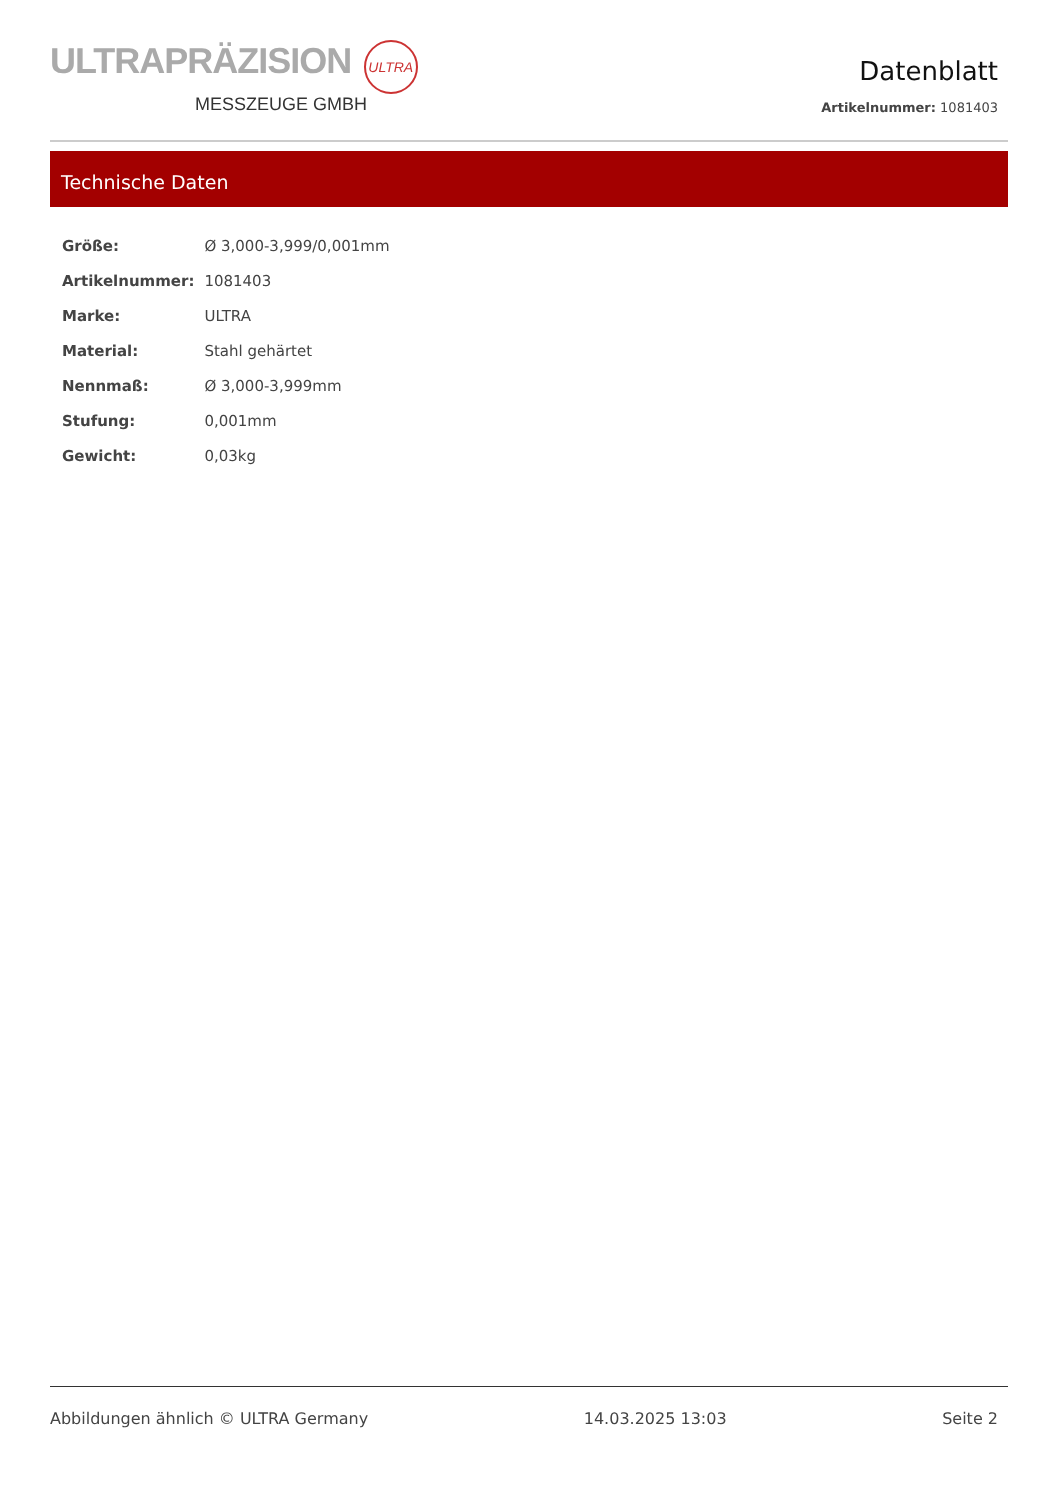ULTRAPRÄZISION ULTRA
MESSZEUGE GMBH
Datenblatt
Artikelnummer: 1081403
Technische Daten
| Größe: | Ø 3,000-3,999/0,001mm |
| Artikelnummer: | 1081403 |
| Marke: | ULTRA |
| Material: | Stahl gehärtet |
| Nennmaß: | Ø 3,000-3,999mm |
| Stufung: | 0,001mm |
| Gewicht: | 0,03kg |
Abbildungen ähnlich © ULTRA Germany 14.03.2025 13:03 Seite 2